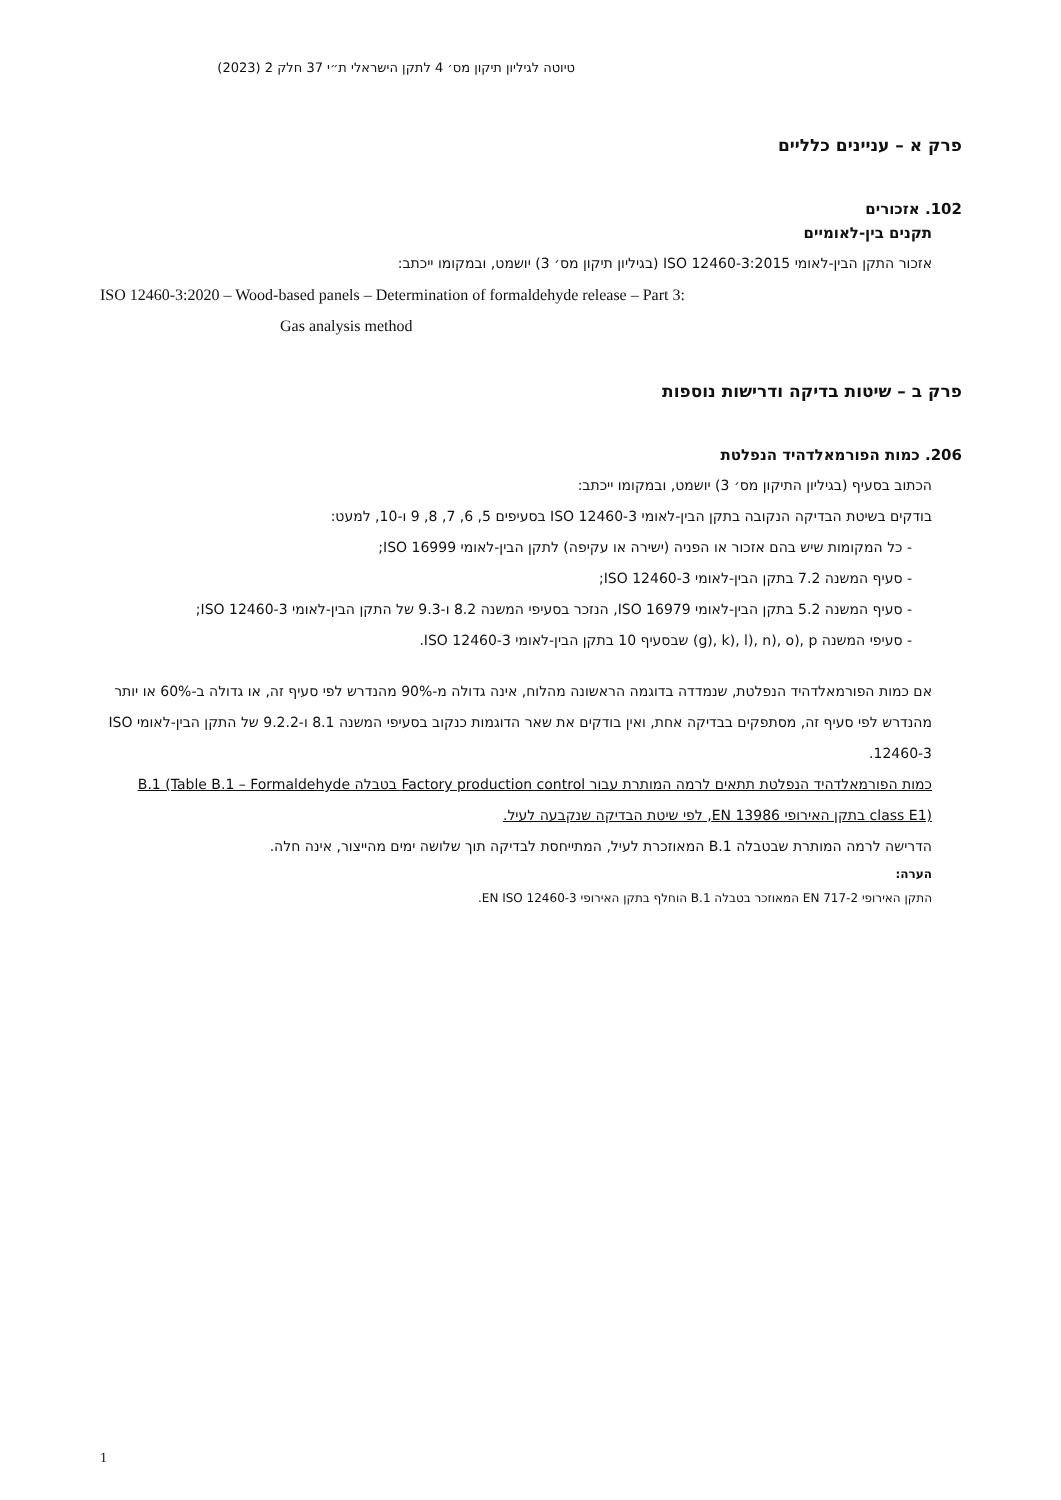טיוטה לגיליון תיקון מס׳ 4 לתקן הישראלי ת״י 37 חלק 2 (2023)
פרק א – עניינים כלליים
102. אזכורים
תקנים בין-לאומיים
אזכור התקן הבין-לאומי ISO 12460-3:2015 (בגיליון תיקון מס׳ 3) יושמט, ובמקומו ייכתב:
ISO 12460-3:2020 – Wood-based panels – Determination of formaldehyde release – Part 3:
Gas analysis method
פרק ב – שיטות בדיקה ודרישות נוספות
206. כמות הפורמאלדהיד הנפלטת
הכתוב בסעיף (בגיליון התיקון מס׳ 3) יושמט, ובמקומו ייכתב:
בודקים בשיטת הבדיקה הנקובה בתקן הבין-לאומי ISO 12460-3 בסעיפים 5, 6, 7, 8, 9 ו-10, למעט:
- כל המקומות שיש בהם אזכור או הפניה (ישירה או עקיפה) לתקן הבין-לאומי ISO 16999;
- סעיף המשנה 7.2 בתקן הבין-לאומי ISO 12460-3;
- סעיף המשנה 5.2 בתקן הבין-לאומי ISO 16979, הנזכר בסעיפי המשנה 8.2 ו-9.3 של התקן הבין-לאומי ISO 12460-3;
- סעיפי המשנה g), k), l), n), o), p) שבסעיף 10 בתקן הבין-לאומי ISO 12460-3.
אם כמות הפורמאלדהיד הנפלטת, שנמדדה בדוגמה הראשונה מהלוח, אינה גדולה מ-90% מהנדרש לפי סעיף זה, או גדולה ב-60% או יותר מהנדרש לפי סעיף זה, מסתפקים בבדיקה אחת, ואין בודקים את שאר הדוגמות כנקוב בסעיפי המשנה 8.1 ו-9.2.2 של התקן הבין-לאומי ISO 12460-3.
כמות הפורמאלדהיד הנפלטת תתאים לרמה המותרת עבור Factory production control בטבלה B.1 (Table B.1 – Formaldehyde class E1) בתקן האירופי EN 13986, לפי שיטת הבדיקה שנקבעה לעיל.
הדרישה לרמה המותרת שבטבלה B.1 המאוזכרת לעיל, המתייחסת לבדיקה תוך שלושה ימים מהייצור, אינה חלה.
הערה:
התקן האירופי EN 717-2 המאוזכר בטבלה B.1 הוחלף בתקן האירופי EN ISO 12460-3.
1